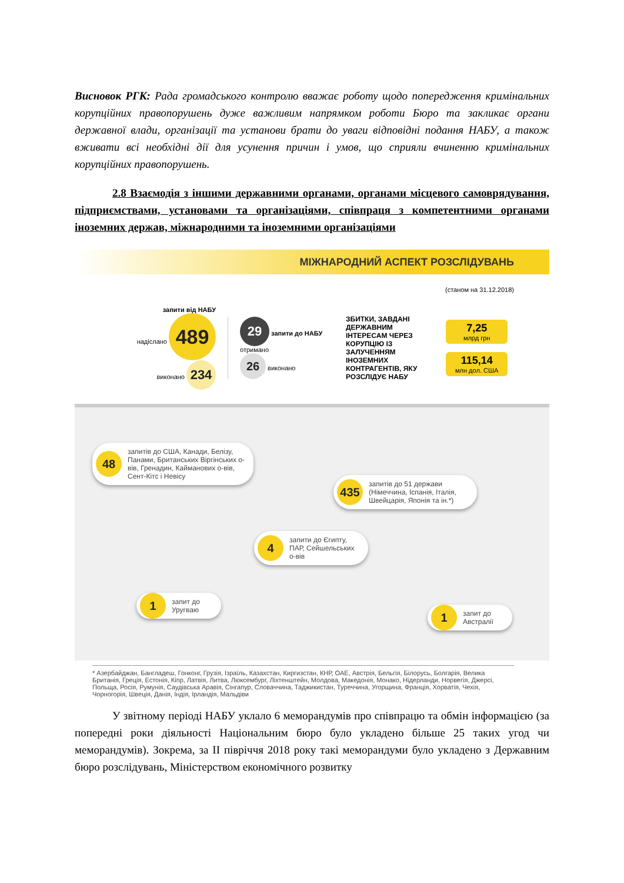Висновок РГК: Рада громадського контролю вважає роботу щодо попередження кримінальних корупційних правопорушень дуже важливим напрямком роботи Бюро та закликає органи державної влади, організації та установи брати до уваги відповідні подання НАБУ, а також вживати всі необхідні дії для усунення причин і умов, що сприяли вчиненню кримінальних корупційних правопорушень.
2.8 Взаємодія з іншими державними органами, органами місцевого самоврядування, підприємствами, установами та організаціями, співпраця з компетентними органами іноземних держав, міжнародними та іноземними організаціями
МІЖНАРОДНИЙ АСПЕКТ РОЗСЛІДУВАНЬ
(станом на 31.12.2018)
запити від НАБУ
надіслано 489
виконано 234
29 запити до НАБУ отримано
26 виконано
ЗБИТКИ, ЗАВДАНІ ДЕРЖАВНИМ ІНТЕРЕСАМ ЧЕРЕЗ КОРУПЦІЮ ІЗ ЗАЛУЧЕННЯМ ІНОЗЕМНИХ КОНТРАГЕНТІВ, ЯКУ РОЗСЛІДУЄ НАБУ
7,25
млрд грн
115,14
млн дол. США
48 запитів до США, Канади, Белізу, Панами, Британських Віргінських о-вів, Гренадин, Кайманових о-вів, Сент-Кітс і Невісу
435 запитів до 51 держави (Німеччина, Іспанія, Італія, Швейцарія, Японія та ін.*)
4 запити до Єгипту, ПАР, Сейшельських о-вів
1 запит до Уругваю
1 запит до Австралії
* Азербайджан, Бангладеш, Гонконг, Грузія, Ізраїль, Казахстан, Киргизстан, КНР, ОАЕ, Австрія, Бельгія, Білорусь, Болгарія, Велика Британія, Греція, Естонія, Кіпр, Латвія, Литва, Люксембург, Ліхтенштейн, Молдова, Македонія, Монако, Нідерланди, Норвегія, Джерсі, Польща, Росія, Румунія, Саудівська Аравія, Сінгапур, Словаччина, Таджикистан, Туреччина, Угорщина, Франція, Хорватія, Чехія, Чорногорія, Швеція, Данія, Індія, Ірландія, Мальдіви
У звітному періоді НАБУ уклало 6 меморандумів про співпрацю та обмін інформацією (за попередні роки діяльності Національним бюро було укладено більше 25 таких угод чи меморандумів). Зокрема, за ІІ півріччя 2018 року такі меморандуми було укладено з Державним бюро розслідувань, Міністерством економічного розвитку